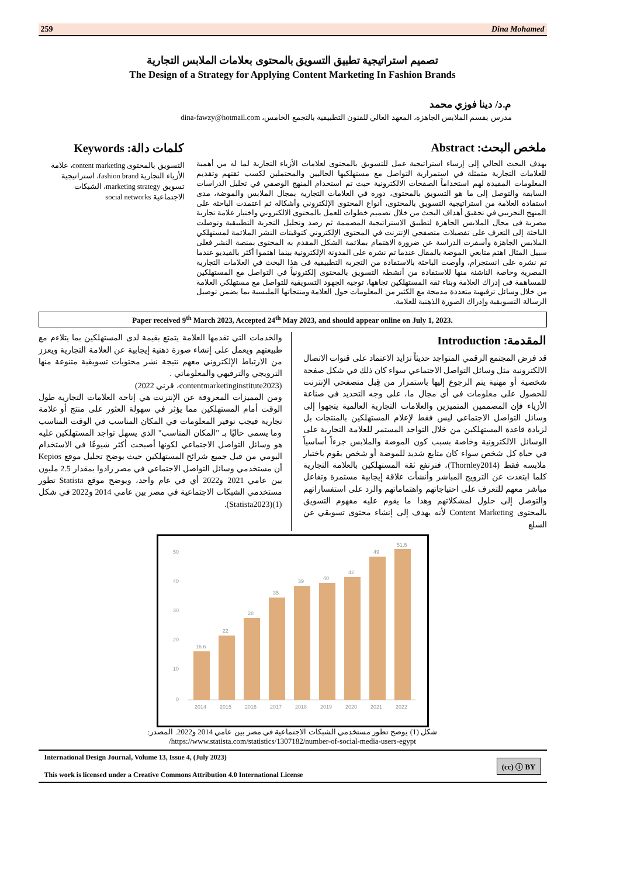259 Dina Mohamed
تصميم استراتيجية تطبيق التسويق بالمحتوى بعلامات الملابس التجارية
The Design of a Strategy for Applying Content Marketing In Fashion Brands
م.د/ دينا فوزي محمد
مدرس بقسم الملابس الجاهزة، المعهد العالي للفنون التطبيقية بالتجمع الخامس، dina-fawzy@hotmail.com
ملخص البحث: Abstract
يهدف البحث الحالي إلى إرساء استراتيجية عمل للتسويق بالمحتوى لعلامات الأزياء التجارية لما له من أهمية للعلامات التجارية متمثلة في استمرارية التواصل مع مستهلكيها الحاليين والمحتملين لكسب ثقتهم وتقديم المعلومات المفيدة لهم استخداماً الصفحات الالكترونية حيث تم استخدام المنهج الوصفي في تحليل الدراسات السابقة والتوصل إلى ما هو التسويق بالمحتوى، دوره في العلامات التجارية بمجال الملابس والموضة، مدى استفادة العلامة من استراتيجية التسويق بالمحتوى، أنواع المحتوى الإلكتروني وأشكاله ثم اعتمدت الباحثة على المنهج التجريبي في تحقيق أهداف البحث من خلال تصميم خطوات للعمل بالمحتوى الالكتروني واختيار علامة تجارية مصرية فى مجال الملابس الجاهزة لتطبيق الاستراتيجية المصممة ثم رصد وتحليل التجربة التطبيقية وتوصلت الباحثة إلى التعرف على تفضيلات متصفحي الإنترنت في المحتوى الإلكتروني كتوقيتات النشر الملائمة لمستهلكي الملابس الجاهزة وأسفرت الدراسة عن ضرورة الاهتمام بملائمة الشكل المقدم به المحتوى بمنصة النشر فعلى سبيل المثال اهتم متابعي الموضة بالمقال عندما تم نشره على المدونة الإلكترونية بينما اهتموا أكثر بالفيديو عندما تم نشره على انستجرام، وأوصت الباحثة بالاستفادة من التجربة التطبيقية فى هذا البحث في العلامات التجارية المصرية وخاصة الناشئة منها للاستفادة من أنشطة التسويق بالمحتوى إلكترونياً في التواصل مع المستهلكين للمساهمة فى إدراك العلامة وبناء ثقة المستهلكين تجاهها، توجيه الجهود التسويقية للتواصل مع مستهلكي العلامة من خلال وسائل ترفيهية متعددة مدمجة مع الكثير من المعلومات حول العلامة ومنتجاتها الملبسية بما يضمن توصيل الرسالة التسويقية وإدراك الصورة الذهنية للعلامة.
كلمات دالة: Keywords
التسويق بالمحتوى content marketing، علامة الأزياء التجارية fashion brand، استراتيجية تسويق marketing strategy، الشبكات الاجتماعية social networks
Paper received 9<sup>th</sup> March 2023, Accepted 24<sup>th</sup> May 2023, and should appear online on July 1, 2023.
المقدمة: Introduction
قد فرض المجتمع الرقمي المتواجد حديثاً تزايد الاعتماد على قنوات الاتصال الالكترونية مثل وسائل التواصل الاجتماعي سواء كان ذلك في شكل صفحة شخصية أو مهنية يتم الرجوع إليها باستمرار من قِبل متصفحي الإنترنت للحصول على معلومات في أي مجال ما، على وجه التحديد في صناعة الأزياء فإن المصممين المتميزين والعلامات التجارية العالمية يتجهوا إلى وسائل التواصل الاجتماعي ليس فقط لإعلام المستهلكين بالمنتجات بل لزيادة قاعدة المستهلكين من خلال التواجد المستمر للعلامة التجارية على الوسائل الالكترونية وخاصة بسبب كون الموضة والملابس جزءاً أساسياً في حياة كل شخص سواء كان متابع شديد للموضة أو شخص يقوم باختيار ملابسه فقط (Thornley2014)، فترتفع ثقة المستهلكين بالعلامة التجارية كلما ابتعدت عن الترويج المباشر وأنشأت علاقة إيجابية مستمرة وتفاعل مباشر معهم للتعرف على احتياجاتهم واهتماماتهم والرد على استفساراتهم والتوصل إلى حلول لمشكلاتهم وهذا ما يقوم عليه مفهوم التسويق بالمحتوى Content Marketing لأنه يهدف إلى إنشاء محتوى تسويقي عن السلع
والخدمات التي تقدمها العلامة يتمتع بقيمة لدى المستهلكين بما يتلاءم مع طبيعتهم ويعمل على إنشاء صورة ذهنية إيجابية عن العلامة التجارية ويعزز من الارتباط الإلكتروني معهم نتيجة نشر محتويات تسويقية متنوعة منها الترويجي والترفيهي والمعلوماتي .
(contentmarketinginstitute2023، قرني 2022)
ومن المميزات المعروفة عن الإنترنت هي إتاحة العلامات التجارية طول الوقت أمام المستهلكين مما يؤثر في سهولة العثور على منتج أو علامة تجارية فيجب توفير المعلومات في المكان المناسب في الوقت المناسب وما يسمى حاليًا بـ "المكان المناسب" الذي يسهل تواجد المستهلكين عليه هو وسائل التواصل الاجتماعي لكونها أصبحت أكثر شيوعًا في الاستخدام اليومي من قبل جميع شرائح المستهلكين حيث يوضح تحليل موقع Kepios أن مستخدمي وسائل التواصل الاجتماعي في مصر زادوا بمقدار 2.5 مليون بين عامي 2021 و2022 أي في عام واحد، ويوضح موقع Statista تطور مستخدمي الشبكات الاجتماعية في مصر بين عامي 2014 و2022 في شكل (1)(Statista2023).
0
10
20
30
40
50
16.6
22
28
35
39
40
42
49
51.5
2014
2015
2016
2017
2018
2019
2020
2021
2022
شكل (1) يوضح تطور مستخدمي الشبكات الاجتماعية في مصر بين عامي 2014 و2022. المصدر:
https://www.statista.com/statistics/1307182/number-of-social-media-users-egypt/
International Design Journal, Volume 13, Issue 4, (July 2023)
This work is licensed under a Creative Commons Attribution 4.0 International License
(cc) ⓘ BY